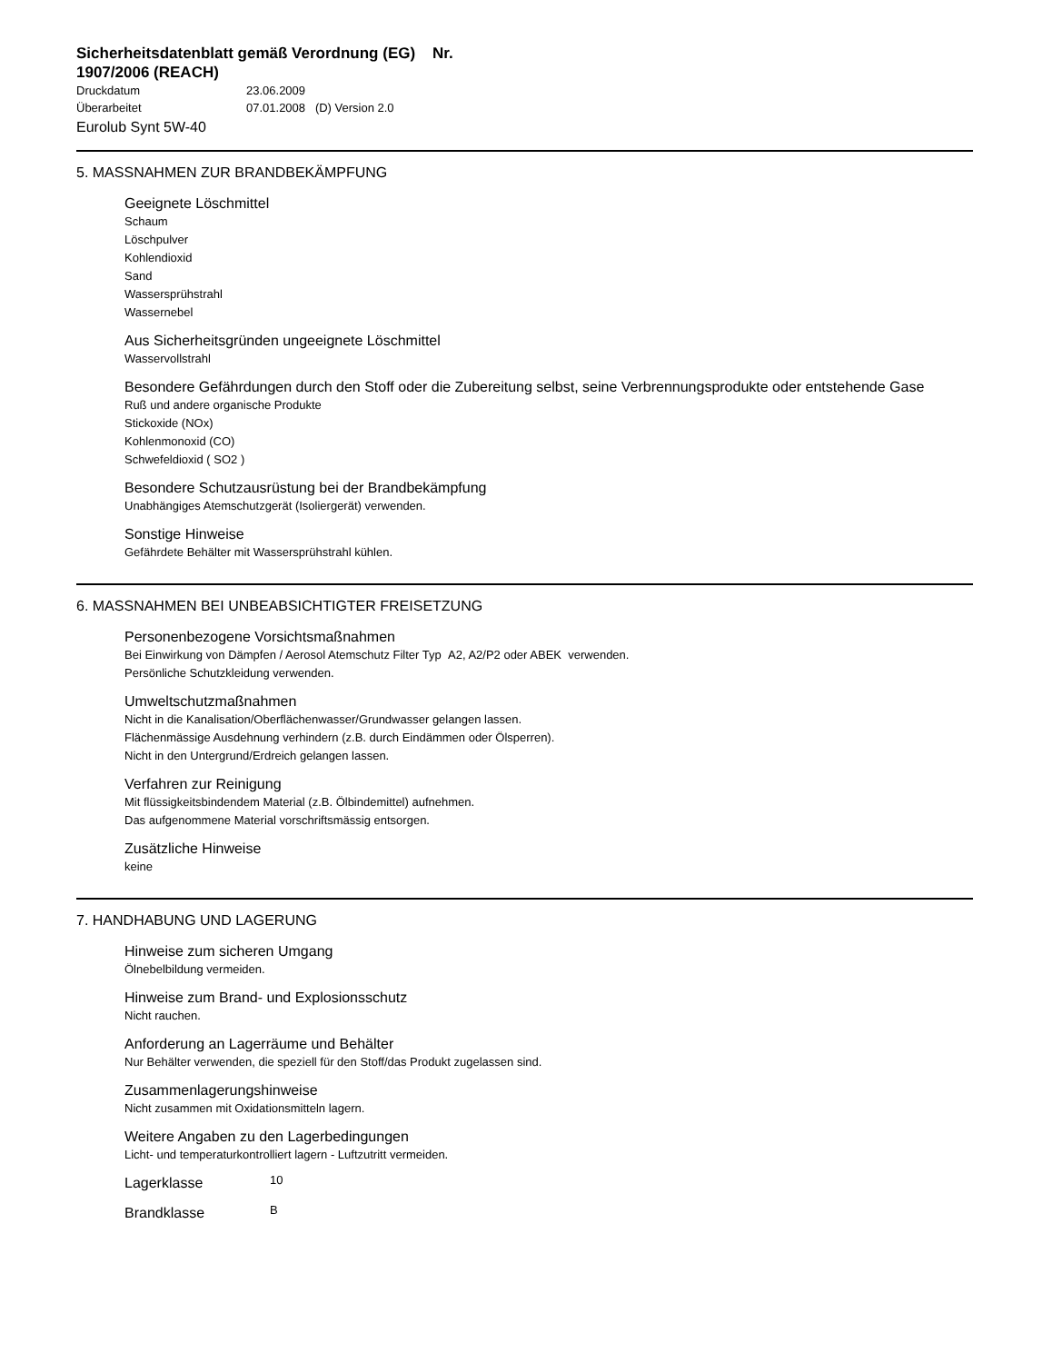Sicherheitsdatenblatt gemäß Verordnung (EG) Nr. 1907/2006 (REACH)
Druckdatum 23.06.2009
Überarbeitet 07.01.2008 (D) Version 2.0
Eurolub Synt 5W-40
5. MASSNAHMEN ZUR BRANDBEKÄMPFUNG
Geeignete Löschmittel
Schaum
Löschpulver
Kohlendioxid
Sand
Wassersprühstrahl
Wassernebel
Aus Sicherheitsgründen ungeeignete Löschmittel
Wasservollstrahl
Besondere Gefährdungen durch den Stoff oder die Zubereitung selbst, seine Verbrennungsprodukte oder entstehende Gase
Ruß und andere organische Produkte
Stickoxide (NOx)
Kohlenmonoxid (CO)
Schwefeldioxid ( SO2 )
Besondere Schutzausrüstung bei der Brandbekämpfung
Unabhängiges Atemschutzgerät (Isoliergerät) verwenden.
Sonstige Hinweise
Gefährdete Behälter mit Wassersprühstrahl kühlen.
6. MASSNAHMEN BEI UNBEABSICHTIGTER FREISETZUNG
Personenbezogene Vorsichtsmaßnahmen
Bei Einwirkung von Dämpfen / Aerosol Atemschutz Filter Typ A2, A2/P2 oder ABEK verwenden.
Persönliche Schutzkleidung verwenden.
Umweltschutzmaßnahmen
Nicht in die Kanalisation/Oberflächenwasser/Grundwasser gelangen lassen.
Flächenmässige Ausdehnung verhindern (z.B. durch Eindämmen oder Ölsperren).
Nicht in den Untergrund/Erdreich gelangen lassen.
Verfahren zur Reinigung
Mit flüssigkeitsbindendem Material (z.B. Ölbindemittel) aufnehmen.
Das aufgenommene Material vorschriftsmässig entsorgen.
Zusätzliche Hinweise
keine
7. HANDHABUNG UND LAGERUNG
Hinweise zum sicheren Umgang
Ölnebelbildung vermeiden.
Hinweise zum Brand- und Explosionsschutz
Nicht rauchen.
Anforderung an Lagerräume und Behälter
Nur Behälter verwenden, die speziell für den Stoff/das Produkt zugelassen sind.
Zusammenlagerungshinweise
Nicht zusammen mit Oxidationsmitteln lagern.
Weitere Angaben zu den Lagerbedingungen
Licht- und temperaturkontrolliert lagern - Luftzutritt vermeiden.
Lagerklasse
10
Brandklasse
B